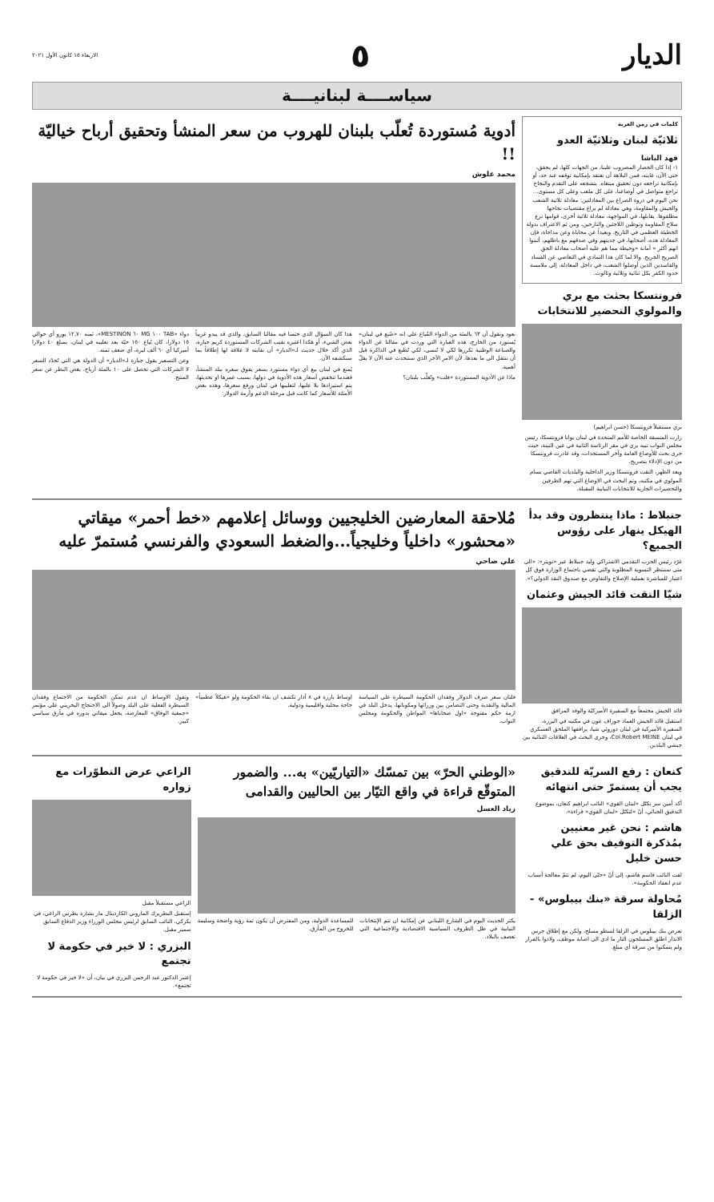الديار
٥
الاربعاء ١٥ كانون الأول ٢٠٢١
سياســــة لبنانيــــة
كلمات في زمن الغربة
ثلاثيّة لبنان وثلاثيّة العدو
فهد الباشا
١- إذا كان الحصار المضروب علينا، من الجهات كلها، لم يحقق، حتى الآن، غايته، فمن البلاهة أن نعتقد بإمكانية توقفه عند حد، أو بإمكانية تراجعه دون تحقيق مبتغاه. بتشجعه على التقدم والنجاح تراجع متواصل في أوضاعنا، على كل ملعب وعلى كل مستوى... نحن اليوم في ذروة الصراع بين المعادلتين: معادلة ثلاثية الشعب والجيش والمقاومة، وهي معادلة لم يراع مقتضيات نجاحها مطلقوها. يقابلها، في المواجهة، معادلة ثلاثية أخرى، قوامها نزع سلاح المقاومة وتوطين اللاجئين والنازحين، ومن ثم الاعتراف بدولة الخطيئة العظمى في التاريخ. وبعيداً عن محاباة وعن مداجاة، فإن المعادلة هذه، أصحابها، في جديتهم وفي صدقهم مع باطلهم، أثبتوا انهم أكثر « أمانة «وحيطة مما هم عليه أصحاب معادلة الحق الصريح الجريح. والا لما كان هذا التمادي في التغاضي عن الفساد والفاسدين الذين أوصلوا الشعب، في داخل المعادلة، إلى ملامسة حدود الكفر بكل ثنائية وثلاثية وثالوث.
فرونتسكا بحثت مع بري والمولوي التحضير للانتخابات
بري مستقبلاً فرونتسكا (حسن ابراهيم)
زارت المنسقة الخاصة للأمم المتحدة في لبنان يوانا فرونتسكا، رئيس مجلس النواب نبيه بري في مقر الرئاسة الثانية في عين التينة، حيث جرى بحث للأوضاع العامة وآخر المستجدات، وقد غادرت فرونتسكا من دون الإدلاء بتصريح.
وبعد الظهر، التقت فرونتسكا وزير الداخلية والبلديات القاضي بسام المولوي في مكتبه، وتم البحث في الاوضاع التي تهم الطرفين والتحضيرات الجارية للانتخابات النيابية المقبلة.
أدوية مُستوردة تُعلّب بلبنان للهروب من سعر المنشأ وتحقيق أرباح خياليّة !!
محمد علوش
نعود ونقول أن ٦٣ بالمئة من الدواء المُباع على انه «صُنع في لبنان» يُستورد من الخارج، هذه العبارة التي وردت في مقالنا عن الدواء والصناعة الوطنية تكررها لكي لا تُنسى، لكي تُطبع في الذاكرة قبل أن ننتقل الى ما بعدها، لأن الامر الآخر الذي سنتحدث عنه الآن لا يقلّ أهمية.
ماذا عن الأدوية المستوردة «فلت» وتُعلّب بلبنان؟
هذا كان السؤال الذي ختمنا فيه مقالنا السابق، والذي قد يبدو غريباً بعض الشيء، أو هكذا اعتبره نقيب الشركات المستوردة كريم جبارة، الذي أكد خلال حديث لـ«الديار» أن نقابته لا علاقة لها إطلاقاً بما سنكشفه الآن.
يُمنع في لبنان بيع أي دواء مستورد بسعر يفوق سعره ببلد المنشأ، فعندما تنخفض أسعار هذه الأدوية في دولها، بسبب عمرها او تحديثها، يتم استيرادها بلا علبها، لتعليبها في لبنان ورفع سعرها، وهذه بعض الأمثلة للأسعار كما كانت قبل مرحلة الدعم وأزمة الدولار:
دواء «TAB ١٠٠ MG ٦٠ MESTINON»، ثمنه ١٢,٧٠ يورو أي حوالي ١٥ دولارا، كان يُباع ١٥٠ حبّة بعد تعليبه في لبنان، بمبلغ ٤٠ دولارا أميركيا أي ٦٠ ألف ليرة، أي ضعف ثمنه.
وعن التسعير يقول جبارة لـ«الديار» أن الدولة هي التي تُحدّد السعر لا الشركات التي تحصل على ١٠ بالمئة أرباح، بغض النظر عن سعر المنتج.
جنبلاط : ماذا ينتظرون وقد بدأ الهيكل ينهار على رؤوس الجميع؟
غرّد رئيس الحزب التقدمي الاشتراكي وليد جنبلاط عبر «تويتر»: «الى متى سننتظر التسوية المطلوبة والتي تقضي باجتماع الوزارة فوق كل اعتبار للمباشرة بعملية الإصلاح والتفاوض مع صندوق النقد الدولي؟».
شيّا التقت قائد الجيش وعثمان
قائد الجيش مجتمعاً مع السفيرة الأميركيّة والوفد المرافق
استقبل قائد الجيش العماد جوزاف عون في مكتبه في اليرزة، السفيرة الأميركية في لبنان دوروثي شيا، يرافقها الملحق العسكري في لبنان Col.Robert MEINE، وجرى البحث في العلاقات الثنائية بين جيشي البلدين.
مُلاحقة المعارضين الخليجيين ووسائل إعلامهم «خط أحمر» ميقاتي «محشور» داخلياً وخليجياً...والضغط السعودي والفرنسي مُستمرّ عليه
علي ضاحي
فلتان سعر صرف الدولار وفقدان الحكومة السيطرة على السياسة المالية والنقدية وحتى التضامن بين وزرائها ومكوناتها، يدخل البلد في ازمة حكم مفتوحة «اول ضحاياها» المواطن والحكومة ومجلس النواب.
اوساط بارزة في ٨ آذار تكشف ان بقاء الحكومة ولو «هيكلاً عظمياً» حاجة محلية واقليمية ودولية.
وتقول الاوساط ان عدم تمكن الحكومة من الاجتماع وفقدان السيطرة الفعلية على البلد وصولاً الى الاحتجاج البحريني على مؤتمر «جمعية الوفاق» المعارضة، يجعل ميقاتي بدوره في مأزق سياسي كبير.
كنعان : رفع السريّة للتدقيق يجب أن يستمرّ حتى انتهائه
أكد أمين سر تكتّل «لبنان القوي» النائب ابراهيم كنعان، بموضوع التدقيق الجنائي، أنّ «لتكتّل «لبنان القوي» قراءة».
هاشم : نحن غير معنيين بمُذكرة التوقيف بحق علي حسن خليل
لفت النائب قاسم هاشم، إلى أنّ «حتّى اليوم، لم تتمّ معالجة أسباب عدم انعقاد الحكومة».
مُحاولة سرقة «بنك بيبلوس» - الزلقا
تعرض بنك بيبلوس في الزلقا لسطو مسلح، ولكن مع إطلاق جرس الانذار اطلق المسلحون النار ما ادى الى اصابة موظف، ولاذوا بالفرار ولم يتمكنوا من سرقة أي مبلغ.
«الوطني الحرّ» بين تمسّك «التياريّين» به... والضمور المتوقّع قراءة في واقع التيّار بين الحاليين والقدامى
زياد العسل
يكثر الحديث اليوم في الشارع اللبناني عن إمكانية ان تتم الإنتخابات النيابية في ظل الظروف السياسية الاقتصادية والاجتماعية التي تعصف بالبلاد.
للمساعدة الدولية، ومن المفترض أن يكون ثمة رؤية واضحة وسليمة للخروج من المأزق.
الراعي عرض التطوّرات مع زواره
الراعي مستقبلاً مقبل
إستقبل البطريرك الماروني الكاردينال مار بشارة بطرس الراعي، في بكركي، النائب السابق لرئيس مجلس الوزراء وزير الدفاع السابق سمير مقبل.
البزري : لا خير في حكومة لا تجتمع
إعتبر الدكتور عبد الرحمن البزري في بيان، أن «لا خير في حكومة لا تجتمع».